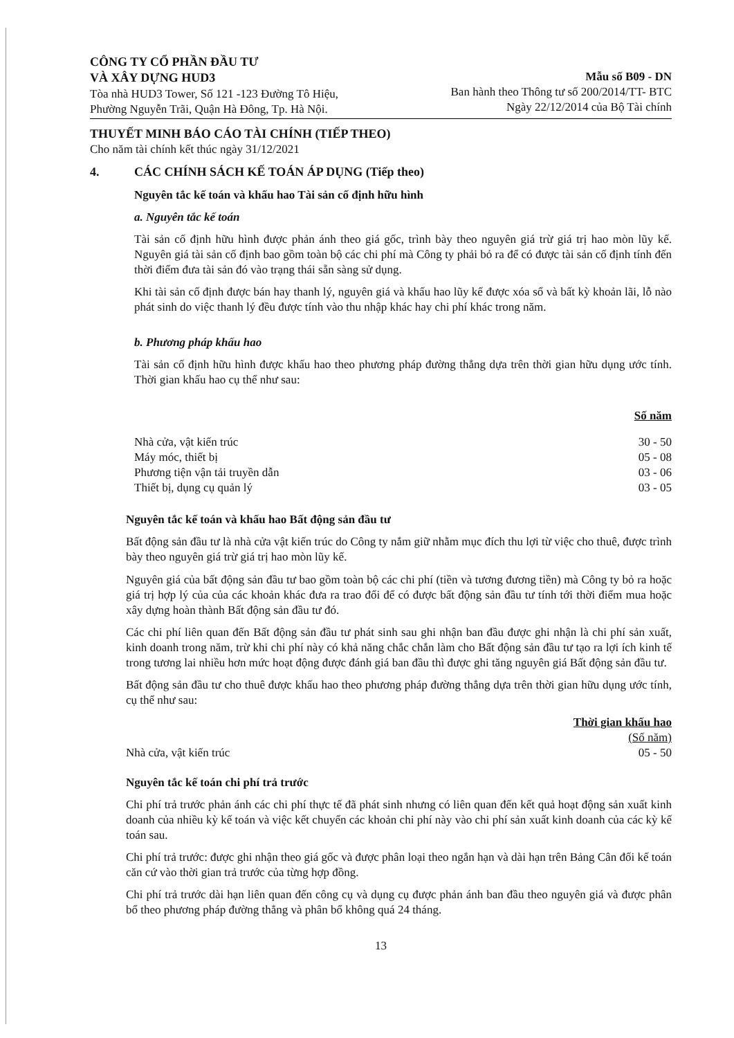CÔNG TY CỔ PHẦN ĐẦU TƯ
VÀ XÂY DỰNG HUD3
Tòa nhà HUD3 Tower, Số 121 -123 Đường Tô Hiệu,
Phường Nguyễn Trãi, Quận Hà Đông, Tp. Hà Nội.
Mẫu số B09 - DN
Ban hành theo Thông tư số 200/2014/TT- BTC
Ngày 22/12/2014 của Bộ Tài chính
THUYẾT MINH BÁO CÁO TÀI CHÍNH (TIẾP THEO)
Cho năm tài chính kết thúc ngày 31/12/2021
4. CÁC CHÍNH SÁCH KẾ TOÁN ÁP DỤNG (Tiếp theo)
Nguyên tắc kế toán và khấu hao Tài sản cố định hữu hình
a. Nguyên tắc kế toán
Tài sản cố định hữu hình được phản ánh theo giá gốc, trình bày theo nguyên giá trừ giá trị hao mòn lũy kế. Nguyên giá tài sản cố định bao gồm toàn bộ các chi phí mà Công ty phải bỏ ra để có được tài sản cố định tính đến thời điểm đưa tài sản đó vào trạng thái sẵn sàng sử dụng.
Khi tài sản cố định được bán hay thanh lý, nguyên giá và khấu hao lũy kế được xóa sổ và bất kỳ khoản lãi, lỗ nào phát sinh do việc thanh lý đều được tính vào thu nhập khác hay chi phí khác trong năm.
b. Phương pháp khấu hao
Tài sản cố định hữu hình được khấu hao theo phương pháp đường thẳng dựa trên thời gian hữu dụng ước tính. Thời gian khấu hao cụ thể như sau:
| | Số năm |
| Nhà cửa, vật kiến trúc | 30 - 50 |
| Máy móc, thiết bị | 05 - 08 |
| Phương tiện vận tải truyền dẫn | 03 - 06 |
| Thiết bị, dụng cụ quản lý | 03 - 05 |
Nguyên tắc kế toán và khấu hao Bất động sản đầu tư
Bất động sản đầu tư là nhà cửa vật kiến trúc do Công ty nắm giữ nhằm mục đích thu lợi từ việc cho thuê, được trình bày theo nguyên giá trừ giá trị hao mòn lũy kế.
Nguyên giá của bất động sản đầu tư bao gồm toàn bộ các chi phí (tiền và tương đương tiền) mà Công ty bỏ ra hoặc giá trị hợp lý của của các khoản khác đưa ra trao đổi để có được bất động sản đầu tư tính tới thời điểm mua hoặc xây dựng hoàn thành Bất động sản đầu tư đó.
Các chi phí liên quan đến Bất động sản đầu tư phát sinh sau ghi nhận ban đầu được ghi nhận là chi phí sản xuất, kinh doanh trong năm, trừ khi chi phí này có khả năng chắc chắn làm cho Bất động sản đầu tư tạo ra lợi ích kinh tế trong tương lai nhiều hơn mức hoạt động được đánh giá ban đầu thì được ghi tăng nguyên giá Bất động sản đầu tư.
Bất động sản đầu tư cho thuê được khấu hao theo phương pháp đường thẳng dựa trên thời gian hữu dụng ước tính, cụ thể như sau:
| | Thời gian khấu hao |
| | (Số năm) |
| Nhà cửa, vật kiến trúc | 05 - 50 |
Nguyên tắc kế toán chi phí trả trước
Chi phí trả trước phản ánh các chi phí thực tế đã phát sinh nhưng có liên quan đến kết quả hoạt động sản xuất kinh doanh của nhiều kỳ kế toán và việc kết chuyển các khoản chi phí này vào chi phí sản xuất kinh doanh của các kỳ kế toán sau.
Chi phí trả trước: được ghi nhận theo giá gốc và được phân loại theo ngắn hạn và dài hạn trên Bảng Cân đối kế toán căn cứ vào thời gian trả trước của từng hợp đồng.
Chi phí trả trước dài hạn liên quan đến công cụ và dụng cụ được phản ánh ban đầu theo nguyên giá và được phân bổ theo phương pháp đường thẳng và phân bổ không quá 24 tháng.
13